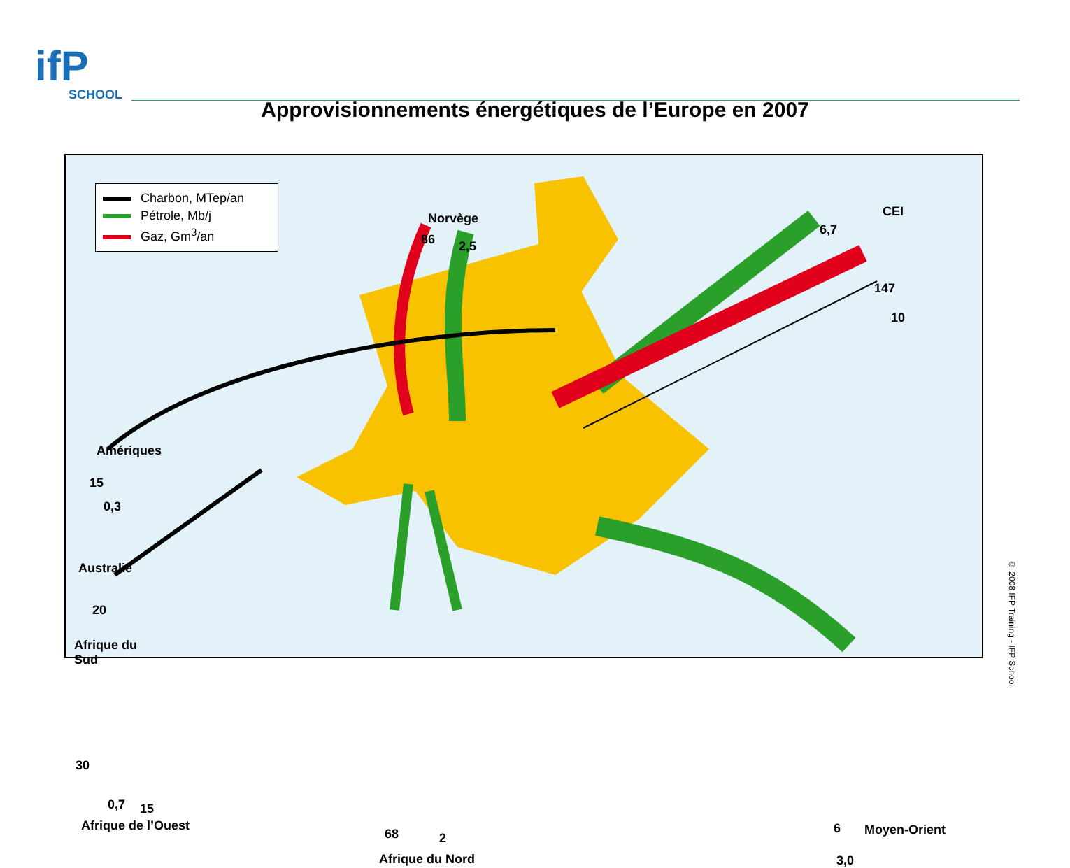ifP
SCHOOL
Approvisionnements énergétiques de l’Europe en 2007
Charbon, MTep/an
Pétrole, Mb/j
Gaz, Gm<sup>3</sup>/an
Norvège
86 2,5
CEI
6,7
147
10
Amériques
15
0,3
Australie
20
Afrique du
Sud
30
0,7 15
Afrique de l’Ouest
68 2
Afrique du Nord
6 Moyen-Orient
3,0
© 2008 IFP Training - IFP School